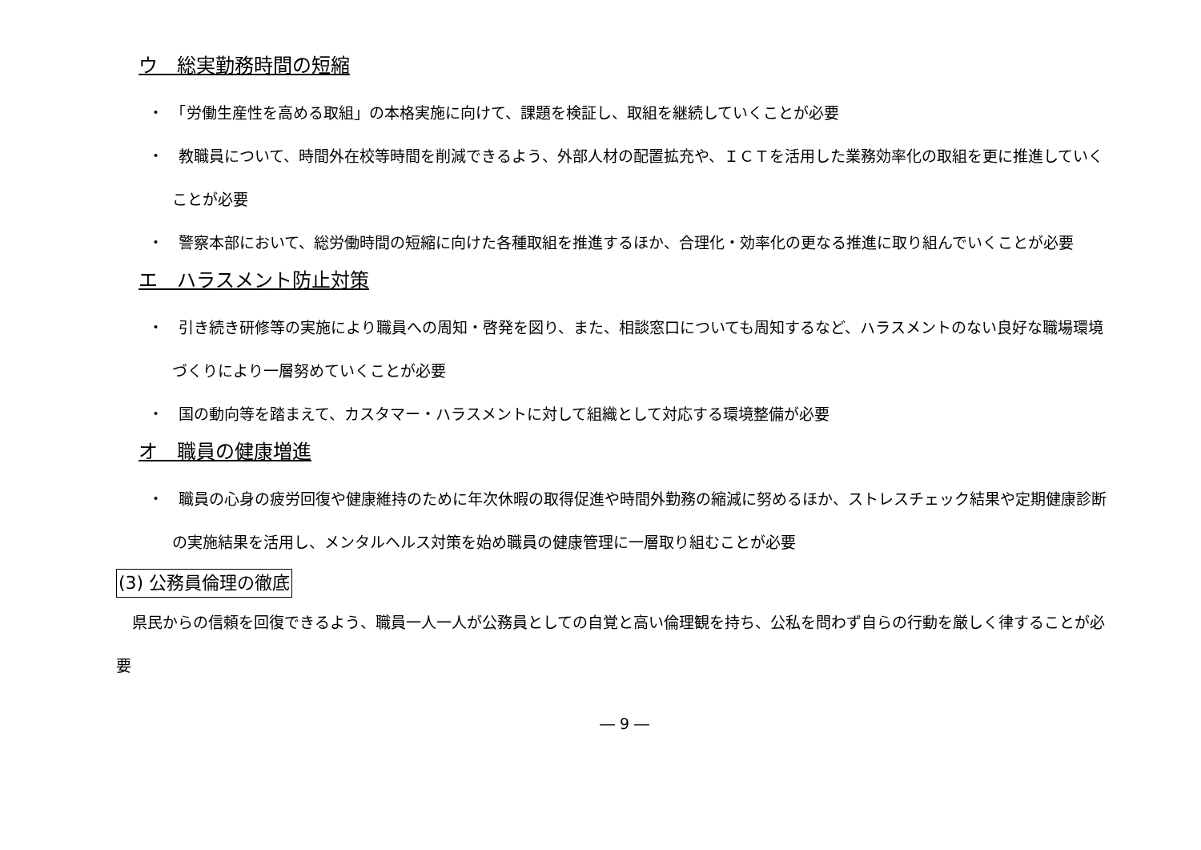ウ　総実勤務時間の短縮
・　「労働生産性を高める取組」の本格実施に向けて、課題を検証し、取組を継続していくことが必要
・　教職員について、時間外在校等時間を削減できるよう、外部人材の配置拡充や、ＩＣＴを活用した業務効率化の取組を更に推進していくことが必要
・　警察本部において、総労働時間の短縮に向けた各種取組を推進するほか、合理化・効率化の更なる推進に取り組んでいくことが必要
エ　ハラスメント防止対策
・　引き続き研修等の実施により職員への周知・啓発を図り、また、相談窓口についても周知するなど、ハラスメントのない良好な職場環境づくりにより一層努めていくことが必要
・　国の動向等を踏まえて、カスタマー・ハラスメントに対して組織として対応する環境整備が必要
オ　職員の健康増進
・　職員の心身の疲労回復や健康維持のために年次休暇の取得促進や時間外勤務の縮減に努めるほか、ストレスチェック結果や定期健康診断の実施結果を活用し、メンタルヘルス対策を始め職員の健康管理に一層取り組むことが必要
(3) 公務員倫理の徹底
県民からの信頼を回復できるよう、職員一人一人が公務員としての自覚と高い倫理観を持ち、公私を問わず自らの行動を厳しく律することが必要
― 9 ―